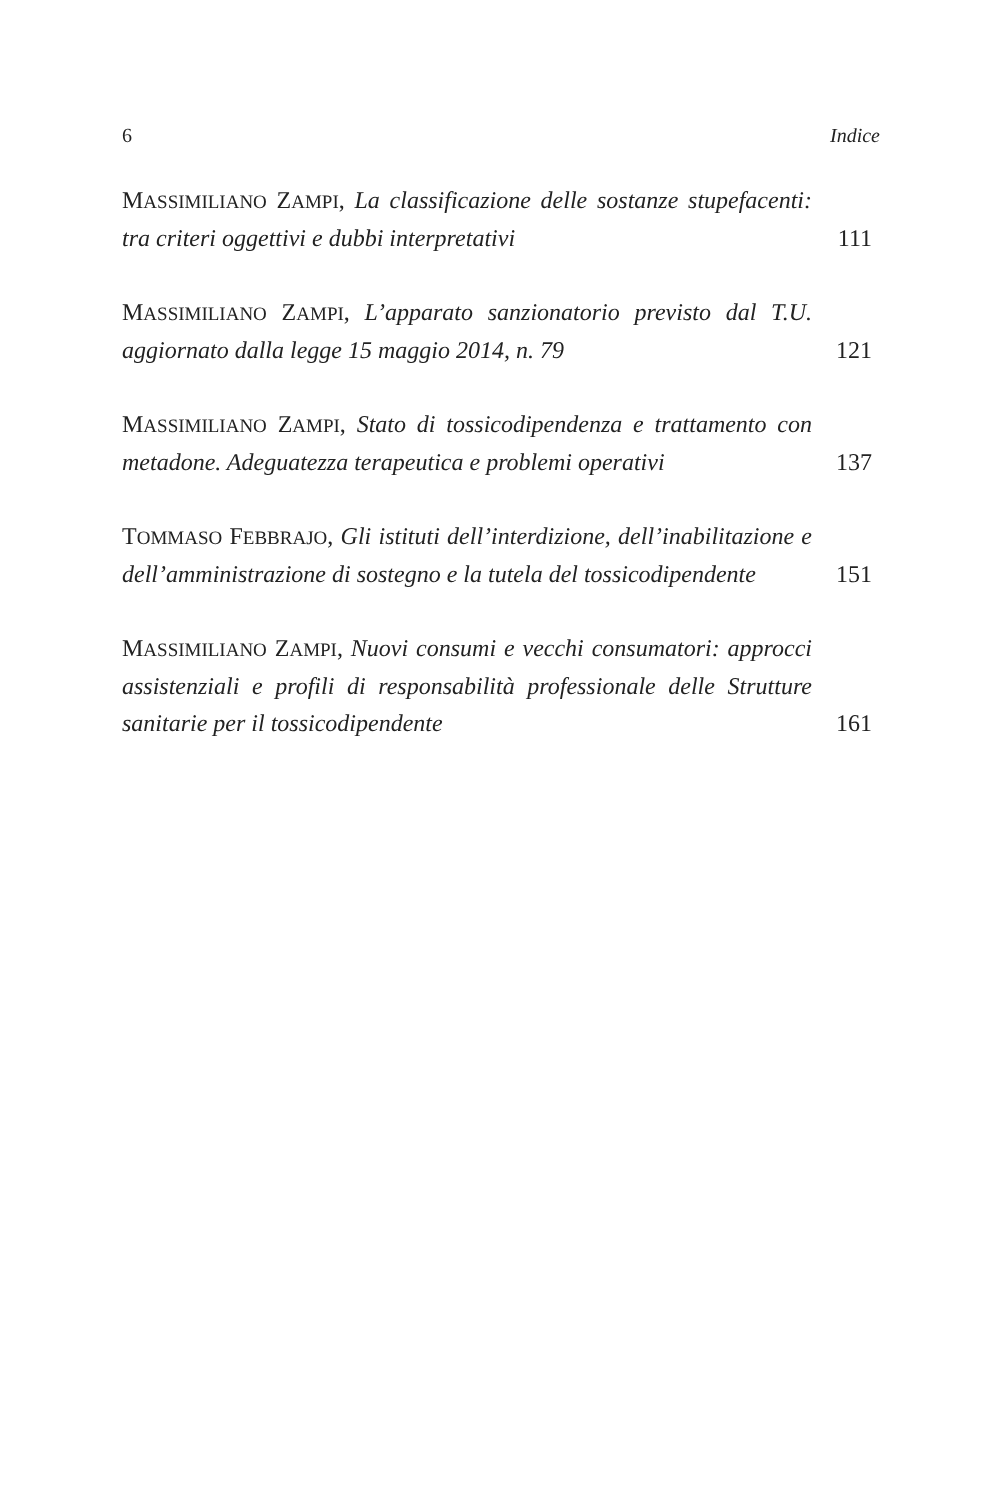6 Indice
MASSIMILIANO ZAMPI, La classificazione delle sostanze stupefa­centi: tra criteri oggettivi e dubbi interpretativi
111
MASSIMILIANO ZAMPI, L’apparato sanzionatorio previsto dal T.U. aggiornato dalla legge 15 maggio 2014, n. 79
121
MASSIMILIANO ZAMPI, Stato di tossicodipendenza e trattamento con metadone. Adeguatezza terapeutica e problemi operativi
137
TOMMASO FEBBRAJO, Gli istituti dell’interdizione, dell’inabilit­azione e dell’amministrazione di sostegno e la tutela del tos­sicodipendente
151
MASSIMILIANO ZAMPI, Nuovi consumi e vecchi consumatori: approcci assistenziali e profili di responsabilità professionale delle Strutture sanitarie per il tossicodipendente
161